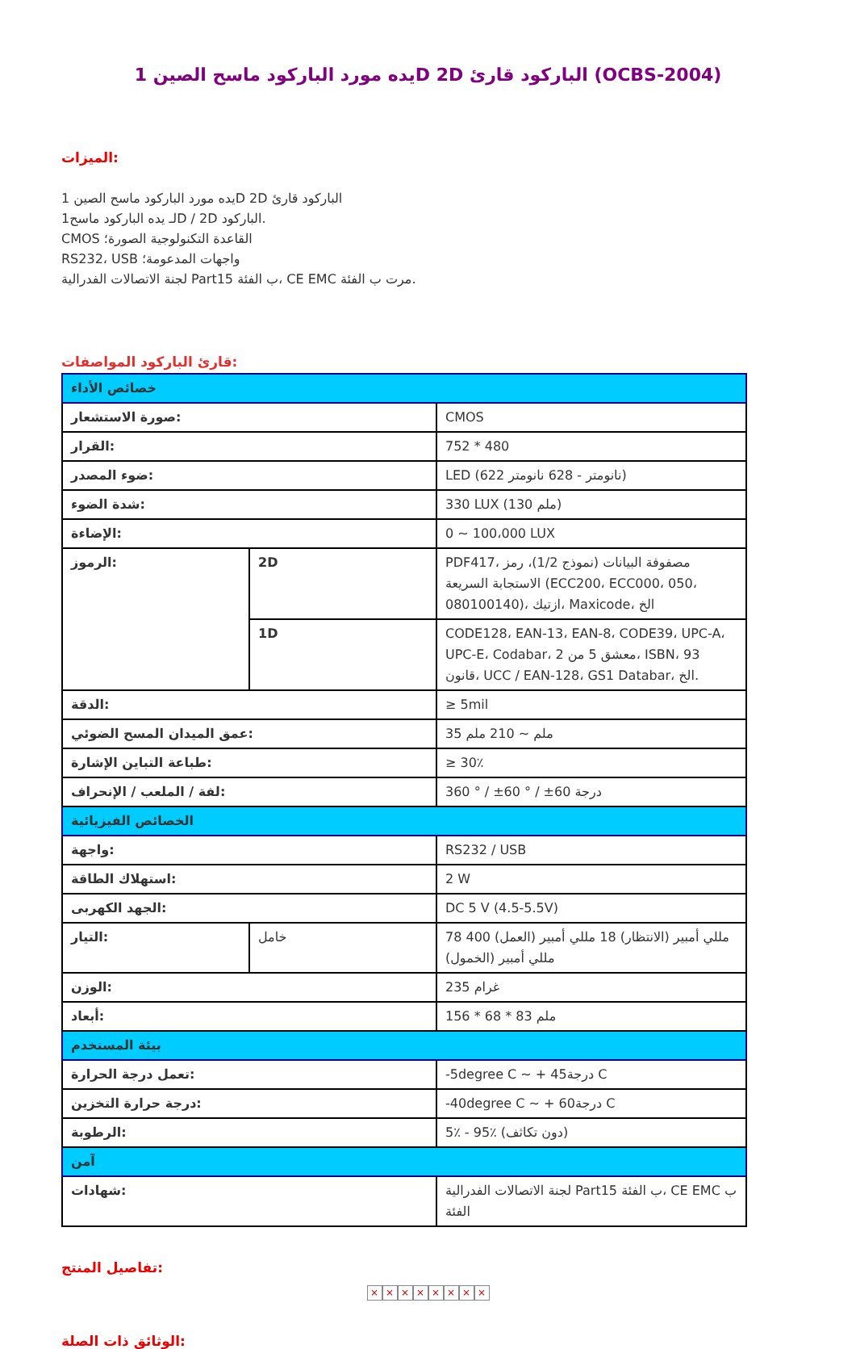1 يده مورد الباركود ماسح الصينD 2D الباركود قارئ (OCBS-2004)
الميزات:
1 يده مورد الباركود ماسح الصينD 2D الباركود قارئ
1لـ يده الباركود ماسحD / 2D الباركود.
CMOS القاعدة التكنولوجية الصورة؛
RS232، USB واجهات المدعومة؛
لجنة الاتصالات الفدرالية Part15 ب الفئة، CE EMC مرت ب الفئة.
قارئ الباركود المواصفات:
| خصائص الأداء | | |
| صورة الاستشعار: | | CMOS |
| القرار: | | 752 * 480 |
| ضوء المصدر: | | LED (622 نانومتر - 628 نانومتر) |
| شدة الضوء: | | 330 LUX (130 ملم) |
| الإضاءة: | | 0 ~ 100،000 LUX |
| الرموز: | 2D | PDF417، مصفوفة البيانات (نموذج 1/2)، رمز الاستجابة السريعة (ECC200، ECC000، 050، 080100140)، ازتيك، Maxicode، الخ |
| | 1D | CODE128، EAN-13، EAN-8، CODE39، UPC-A، UPC-E، Codabar، 2 معشق 5 من، ISBN، 93 قانون، UCC / EAN-128، GS1 Databar، الخ. |
| الدقة: | | ≥ 5mil |
| عمق الميدان المسح الضوئي: | | 35 ملم ~ 210 ملم |
| طباعة التباين الإشارة: | | ≥ 30٪ |
| لفة / الملعب / الإنحراف: | | 360 ° / ±60 ° / ±60 درجة |
| الخصائص الفيزيائية | | |
| واجهة: | | RS232 / USB |
| استهلاك الطاقة: | | 2 W |
| الجهد الكهربى: | | DC 5 V (4.5-5.5V) |
| التيار: | خامل | 78 مللي أمبير (الانتظار) 18 مللي أمبير (العمل) 400 مللي أمبير (الخمول) |
| الوزن: | | 235 غرام |
| أبعاد: | | 156 * 68 * 83 ملم |
| بيئة المستخدم | | |
| تعمل درجة الحرارة: | | -5degree C ~ + 45درجة C |
| درجة حرارة التخزين: | | -40degree C ~ + 60درجة C |
| الرطوبة: | | 5٪ - 95٪ (دون تكاثف) |
| آمن | | |
| شهادات: | | لجنة الاتصالات الفدرالية Part15 ب الفئة، CE EMC ب الفئة |
تفاصيل المنتج:
× × × × × × × ×
الوثائق ذات الصلة: